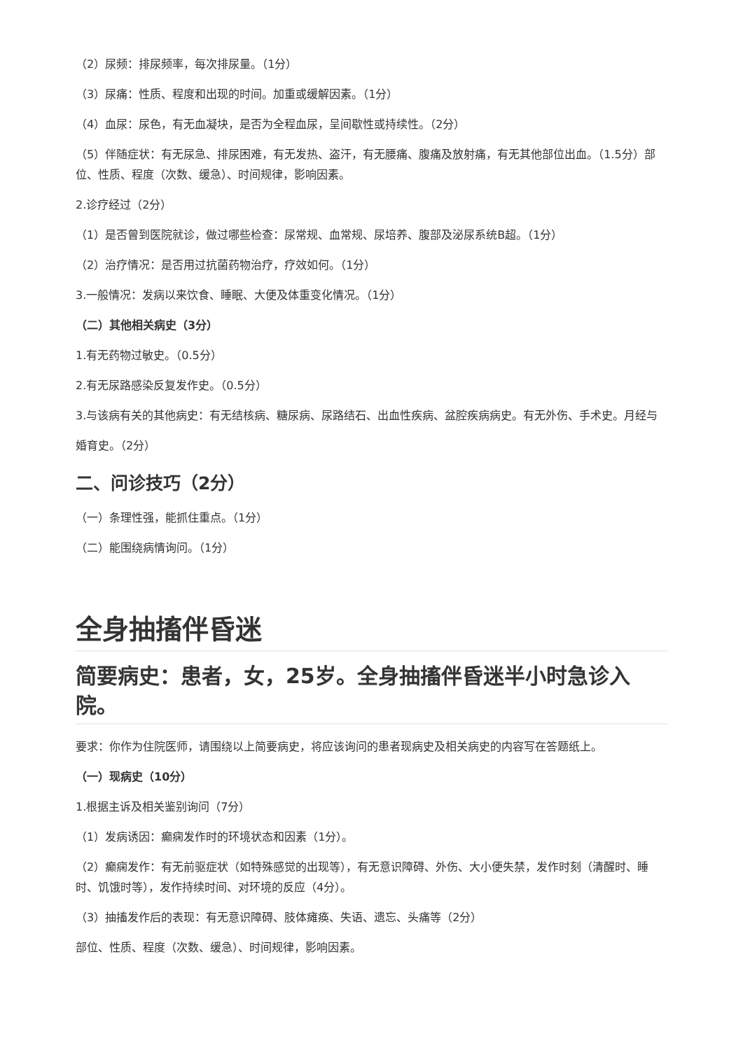（2）尿频：排尿频率，每次排尿量。（1分）
（3）尿痛：性质、程度和出现的时间。加重或缓解因素。（1分）
（4）血尿：尿色，有无血凝块，是否为全程血尿，呈间歇性或持续性。（2分）
（5）伴随症状：有无尿急、排尿困难，有无发热、盗汗，有无腰痛、腹痛及放射痛，有无其他部位出血。（1.5分）部位、性质、程度（次数、缓急）、时间规律，影响因素。
2.诊疗经过（2分）
（1）是否曾到医院就诊，做过哪些检查：尿常规、血常规、尿培养、腹部及泌尿系统B超。（1分）
（2）治疗情况：是否用过抗菌药物治疗，疗效如何。（1分）
3.一般情况：发病以来饮食、睡眠、大便及体重变化情况。（1分）
（二）其他相关病史（3分）
1.有无药物过敏史。（0.5分）
2.有无尿路感染反复发作史。（0.5分）
3.与该病有关的其他病史：有无结核病、糖尿病、尿路结石、出血性疾病、盆腔疾病病史。有无外伤、手术史。月经与婚育史。（2分）
二、问诊技巧（2分）
（一）条理性强，能抓住重点。（1分）
（二）能围绕病情询问。（1分）
全身抽搐伴昏迷
简要病史：患者，女，25岁。全身抽搐伴昏迷半小时急诊入院。
要求：你作为住院医师，请围绕以上简要病史，将应该询问的患者现病史及相关病史的内容写在答题纸上。
（一）现病史（10分）
1.根据主诉及相关鉴别询问（7分）
（1）发病诱因：癫痫发作时的环境状态和因素（1分）。
（2）癫痫发作：有无前驱症状（如特殊感觉的出现等），有无意识障碍、外伤、大小便失禁，发作时刻（清醒时、睡时、饥饿时等），发作持续时间、对环境的反应（4分）。
（3）抽搐发作后的表现：有无意识障碍、肢体瘫痪、失语、遗忘、头痛等（2分）
部位、性质、程度（次数、缓急）、时间规律，影响因素。